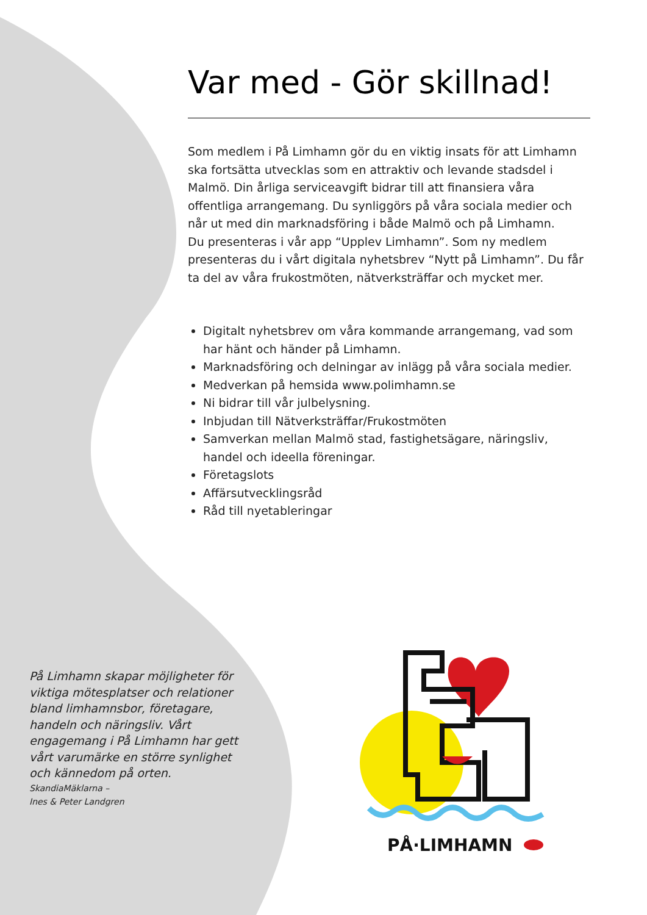Var med - Gör skillnad!
Som medlem i På Limhamn gör du en viktig insats för att Limhamn ska fortsätta utvecklas som en attraktiv och levande stadsdel i Malmö. Din årliga serviceavgift bidrar till att finansiera våra offentliga arrangemang. Du synliggörs på våra sociala medier och når ut med din marknadsföring i både Malmö och på Limhamn.
Du presenteras i vår app “Upplev Limhamn”. Som ny medlem presenteras du i vårt digitala nyhetsbrev “Nytt på Limhamn”. Du får ta del av våra frukostmöten, nätverksträffar och mycket mer.
Digitalt nyhetsbrev om våra kommande arrangemang, vad som har hänt och händer på Limhamn.
Marknadsföring och delningar av inlägg på våra sociala medier.
Medverkan på hemsida www.polimhamn.se
Ni bidrar till vår julbelysning.
Inbjudan till Nätverksträffar/Frukostmöten
Samverkan mellan Malmö stad, fastighetsägare, näringsliv, handel och ideella föreningar.
Företagslots
Affärsutvecklingsråd
Råd till nyetableringar
På Limhamn skapar möjligheter för viktiga mötesplatser och relationer bland limhamnsbor, företagare, handeln och näringsliv. Vårt engagemang i På Limhamn har gett vårt varumärke en större synlighet och kännedom på orten.
SkandiaMäklarna –
Ines & Peter Landgren
PÅ·LIMHAMN